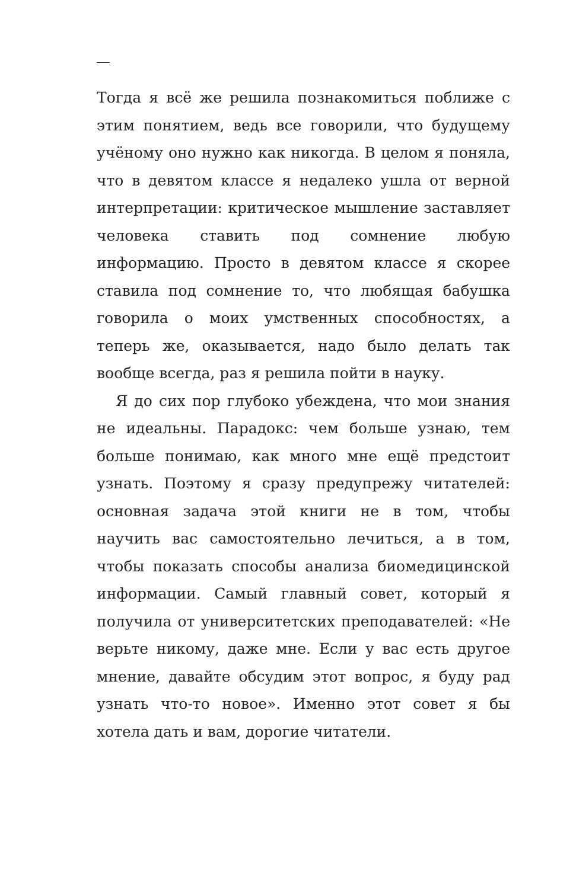Тогда я всё же решила познакомиться поближе с этим понятием, ведь все говорили, что будущему учёному оно нужно как никогда. В целом я поняла, что в девятом классе я недалеко ушла от верной интерпретации: критическое мышление заставляет человека ставить под сомнение любую информацию. Просто в девятом классе я скорее ставила под сомнение то, что любящая бабушка говорила о моих умственных способностях, а теперь же, оказывается, надо было делать так вообще всегда, раз я решила пойти в науку.
Я до сих пор глубоко убеждена, что мои знания не идеальны. Парадокс: чем больше узнаю, тем больше понимаю, как много мне ещё предстоит узнать. Поэтому я сразу предупрежу читателей: основная задача этой книги не в том, чтобы научить вас самостоятельно лечиться, а в том, чтобы показать способы анализа биомедицинской информации. Самый главный совет, который я получила от университетских преподавателей: «Не верьте никому, даже мне. Если у вас есть другое мнение, давайте обсудим этот вопрос, я буду рад узнать что-то новое». Именно этот совет я бы хотела дать и вам, дорогие читатели.